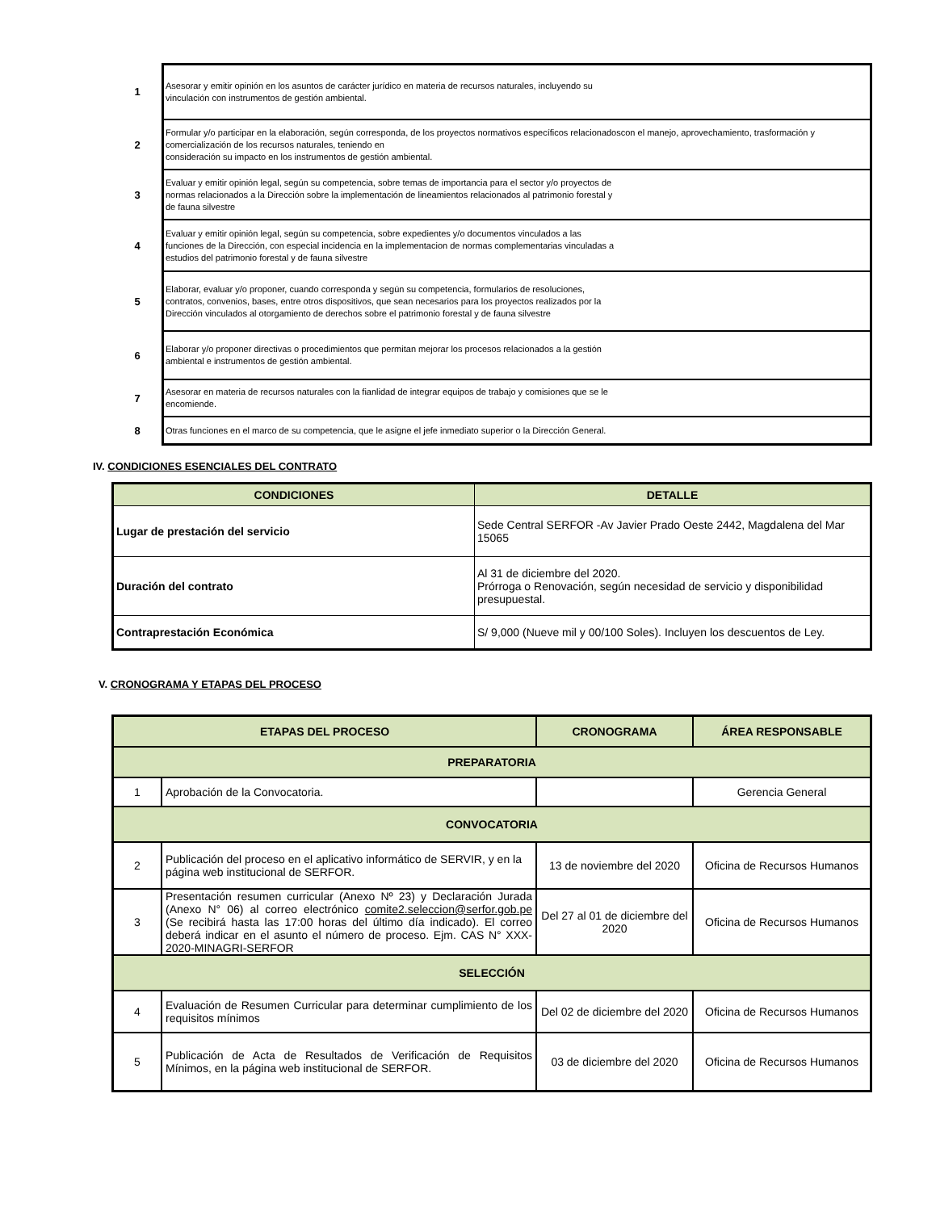| 1 | Asesorar y emitir opinión en los asuntos de carácter jurídico en materia de recursos naturales, incluyendo su vinculación con instrumentos de gestión ambiental. |
| 2 | Formular y/o participar en la elaboración, según corresponda, de los proyectos normativos específicos relacionadoscon el manejo, aprovechamiento, trasformación y comercialización de los recursos naturales, teniendo en consideración su impacto en los instrumentos de gestión ambiental. |
| 3 | Evaluar y emitir opinión legal, según su competencia, sobre temas de importancia para el sector y/o proyectos de normas relacionados a la Dirección sobre la implementación de lineamientos relacionados al patrimonio forestal y de fauna silvestre |
| 4 | Evaluar y emitir opinión legal, según su competencia, sobre expedientes y/o documentos vinculados a las funciones de la Dirección, con especial incidencia en la implementacion de normas complementarias vinculadas a estudios del patrimonio forestal y de fauna silvestre |
| 5 | Elaborar, evaluar y/o proponer, cuando corresponda y según su competencia, formularios de resoluciones, contratos, convenios, bases, entre otros dispositivos, que sean necesarios para los proyectos realizados por la Dirección vinculados al otorgamiento de derechos sobre el patrimonio forestal y de fauna silvestre |
| 6 | Elaborar y/o proponer directivas o procedimientos que permitan mejorar los procesos relacionados a la gestión ambiental e instrumentos de gestión ambiental. |
| 7 | Asesorar en materia de recursos naturales con la fianlidad de integrar equipos de trabajo y comisiones que se le encomiende. |
| 8 | Otras funciones en el marco de su competencia, que le asigne el jefe inmediato superior o la Dirección General. |
IV. CONDICIONES ESENCIALES DEL CONTRATO
| CONDICIONES | DETALLE |
| --- | --- |
| Lugar de prestación del servicio | Sede Central SERFOR -Av Javier Prado Oeste 2442, Magdalena del Mar 15065 |
| Duración del contrato | Al 31 de diciembre del 2020. Prórroga o Renovación, según necesidad de servicio y disponibilidad presupuestal. |
| Contraprestación Económica | S/ 9,000 (Nueve mil y 00/100 Soles). Incluyen los descuentos de Ley. |
V. CRONOGRAMA Y ETAPAS DEL PROCESO
| ETAPAS DEL PROCESO | | CRONOGRAMA | ÁREA RESPONSABLE |
| --- | --- | --- | --- |
| PREPARATORIA | | | |
| 1 | Aprobación de la Convocatoria. | | Gerencia General |
| CONVOCATORIA | | | |
| 2 | Publicación del proceso en el aplicativo informático de SERVIR, y en la página web institucional de SERFOR. | 13 de noviembre del 2020 | Oficina de Recursos Humanos |
| 3 | Presentación resumen curricular (Anexo Nº 23) y Declaración Jurada (Anexo N° 06) al correo electrónico comite2.seleccion@serfor.gob.pe (Se recibirá hasta las 17:00 horas del último día indicado). El correo deberá indicar en el asunto el número de proceso. Ejm. CAS N° XXX-2020-MINAGRI-SERFOR | Del 27 al 01 de diciembre del 2020 | Oficina de Recursos Humanos |
| SELECCIÓN | | | |
| 4 | Evaluación de Resumen Curricular para determinar cumplimiento de los requisitos mínimos | Del 02 de diciembre del 2020 | Oficina de Recursos Humanos |
| 5 | Publicación de Acta de Resultados de Verificación de Requisitos Mínimos, en la página web institucional de SERFOR. | 03 de diciembre del 2020 | Oficina de Recursos Humanos |